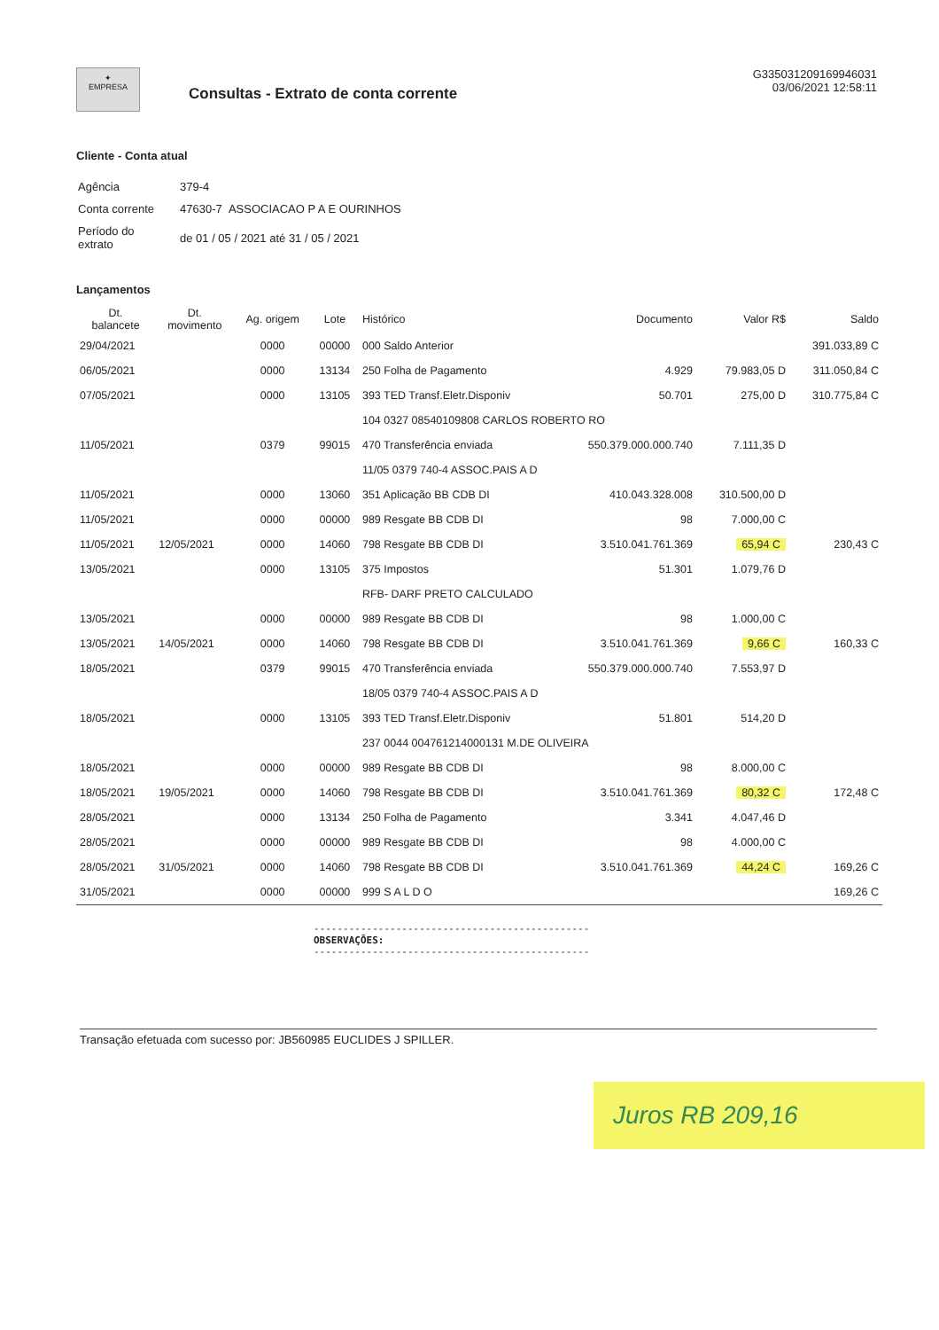✦
EMPRESA
Consultas - Extrato de conta corrente
G335031209169946031
03/06/2021 12:58:11
Cliente - Conta atual
| Agência | 379-4 |
| Conta corrente | 47630-7 ASSOCIACAO P A E OURINHOS |
| Período do extrato | de 01 / 05 / 2021 até 31 / 05 / 2021 |
Lançamentos
| Dt. balancete | Dt. movimento | Ag. origem | Lote | Histórico | Documento | Valor R$ | Saldo |
| --- | --- | --- | --- | --- | --- | --- | --- |
| 29/04/2021 | | 0000 | 00000 | 000 Saldo Anterior | | | 391.033,89 C |
| 06/05/2021 | | 0000 | 13134 | 250 Folha de Pagamento | 4.929 | 79.983,05 D | 311.050,84 C |
| 07/05/2021 | | 0000 | 13105 | 393 TED Transf.Eletr.Disponiv | 50.701 | 275,00 D | 310.775,84 C |
| | | | | 104 0327 08540109808 CARLOS ROBERTO RO | | | |
| 11/05/2021 | | 0379 | 99015 | 470 Transferência enviada | 550.379.000.000.740 | 7.111,35 D | |
| | | | | 11/05 0379 740-4 ASSOC.PAIS A D | | | |
| 11/05/2021 | | 0000 | 13060 | 351 Aplicação BB CDB DI | 410.043.328.008 | 310.500,00 D | |
| 11/05/2021 | | 0000 | 00000 | 989 Resgate BB CDB DI | 98 | 7.000,00 C | |
| 11/05/2021 | 12/05/2021 | 0000 | 14060 | 798 Resgate BB CDB DI | 3.510.041.761.369 | 65,94 C | 230,43 C |
| 13/05/2021 | | 0000 | 13105 | 375 Impostos | 51.301 | 1.079,76 D | |
| | | | | RFB- DARF PRETO CALCULADO | | | |
| 13/05/2021 | | 0000 | 00000 | 989 Resgate BB CDB DI | 98 | 1.000,00 C | |
| 13/05/2021 | 14/05/2021 | 0000 | 14060 | 798 Resgate BB CDB DI | 3.510.041.761.369 | 9,66 C | 160,33 C |
| 18/05/2021 | | 0379 | 99015 | 470 Transferência enviada | 550.379.000.000.740 | 7.553,97 D | |
| | | | | 18/05 0379 740-4 ASSOC.PAIS A D | | | |
| 18/05/2021 | | 0000 | 13105 | 393 TED Transf.Eletr.Disponiv | 51.801 | 514,20 D | |
| | | | | 237 0044 004761214000131 M.DE OLIVEIRA | | | |
| 18/05/2021 | | 0000 | 00000 | 989 Resgate BB CDB DI | 98 | 8.000,00 C | |
| 18/05/2021 | 19/05/2021 | 0000 | 14060 | 798 Resgate BB CDB DI | 3.510.041.761.369 | 80,32 C | 172,48 C |
| 28/05/2021 | | 0000 | 13134 | 250 Folha de Pagamento | 3.341 | 4.047,46 D | |
| 28/05/2021 | | 0000 | 00000 | 989 Resgate BB CDB DI | 98 | 4.000,00 C | |
| 28/05/2021 | 31/05/2021 | 0000 | 14060 | 798 Resgate BB CDB DI | 3.510.041.761.369 | 44,24 C | 169,26 C |
| 31/05/2021 | | 0000 | 00000 | 999 S A L D O | | | 169,26 C |
-----------------------------------------------
OBSERVAÇÕES:
-----------------------------------------------
Transação efetuada com sucesso por: JB560985 EUCLIDES J SPILLER.
Juros RB 209,16